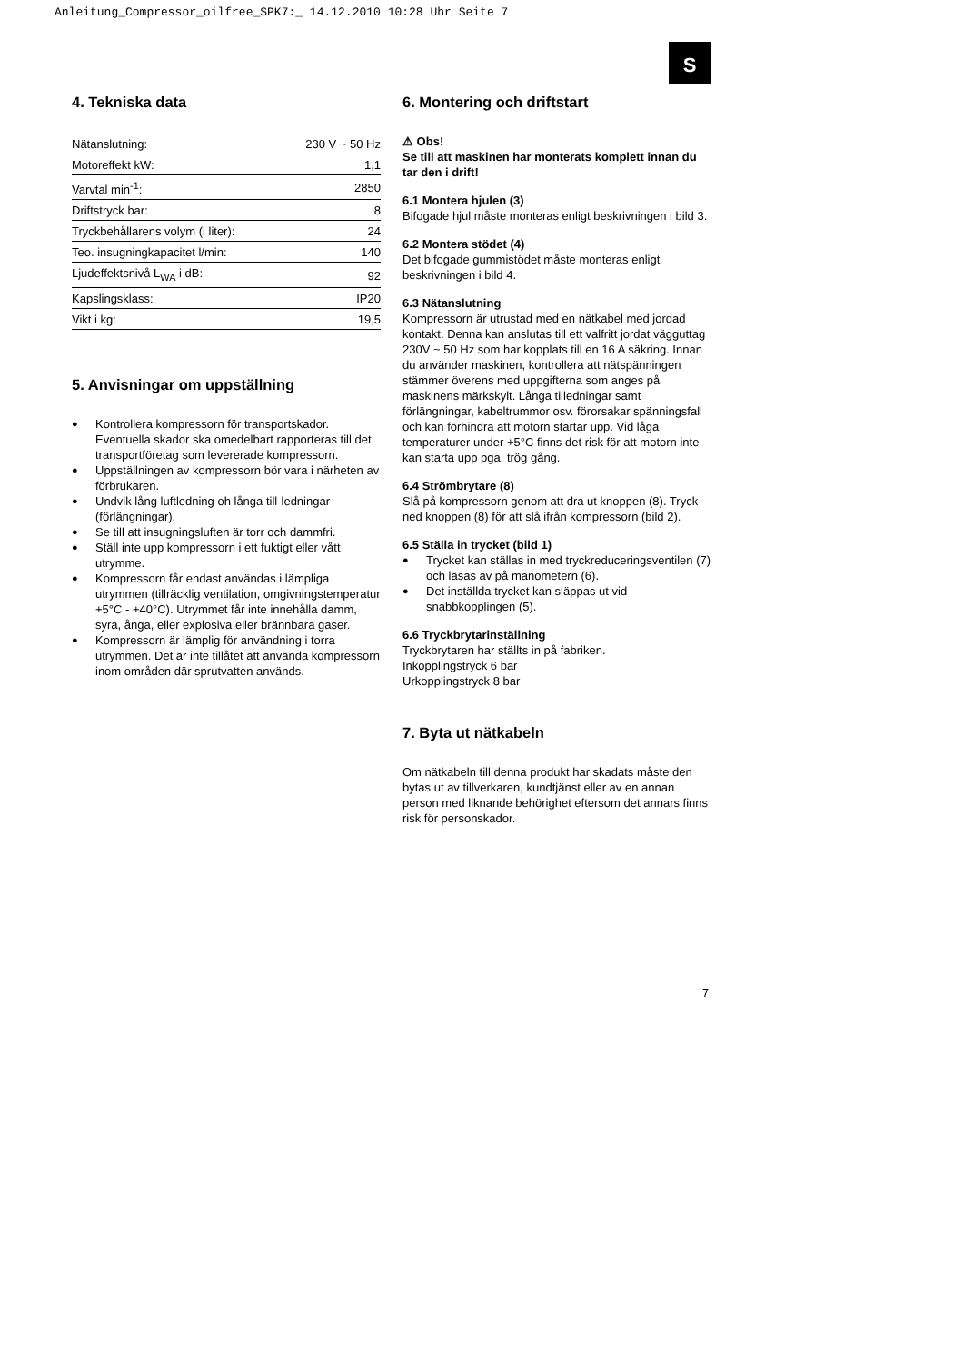Anleitung_Compressor_oilfree_SPK7:_ 14.12.2010 10:28 Uhr Seite 7
S
4. Tekniska data
| Nätanslutning: | 230 V ~ 50 Hz |
| Motoreffekt kW: | 1,1 |
| Varvtal min<sup>-1</sup>: | 2850 |
| Driftstryck bar: | 8 |
| Tryckbehållarens volym (i liter): | 24 |
| Teo. insugningkapacitet l/min: | 140 |
| Ljudeffektsnivå L<sub>WA</sub> i dB: | 92 |
| Kapslingsklass: | IP20 |
| Vikt i kg: | 19,5 |
5. Anvisningar om uppställning
● Kontrollera kompressorn för transportskador. Eventuella skador ska omedelbart rapporteras till det transportföretag som levererade kompressorn.
● Uppställningen av kompressorn bör vara i närheten av förbrukaren.
● Undvik lång luftledning oh långa till-ledningar (förlängningar).
● Se till att insugningsluften är torr och dammfri.
● Ställ inte upp kompressorn i ett fuktigt eller vått utrymme.
● Kompressorn får endast användas i lämpliga utrymmen (tillräcklig ventilation, omgivningstemperatur +5°C - +40°C). Utrymmet får inte innehålla damm, syra, ånga, eller explosiva eller brännbara gaser.
● Kompressorn är lämplig för användning i torra utrymmen. Det är inte tillåtet att använda kompressorn inom områden där sprutvatten används.
6. Montering och driftstart
⚠ Obs!
Se till att maskinen har monterats komplett innan du tar den i drift!
6.1 Montera hjulen (3)
Bifogade hjul måste monteras enligt beskrivningen i bild 3.
6.2 Montera stödet (4)
Det bifogade gummistödet måste monteras enligt beskrivningen i bild 4.
6.3 Nätanslutning
Kompressorn är utrustad med en nätkabel med jordad kontakt. Denna kan anslutas till ett valfritt jordat vägguttag 230V ~ 50 Hz som har kopplats till en 16 A säkring. Innan du använder maskinen, kontrollera att nätspänningen stämmer överens med uppgifterna som anges på maskinens märkskylt. Långa tilledningar samt förlängningar, kabeltrummor osv. förorsakar spänningsfall och kan förhindra att motorn startar upp. Vid låga temperaturer under +5°C finns det risk för att motorn inte kan starta upp pga. trög gång.
6.4 Strömbrytare (8)
Slå på kompressorn genom att dra ut knoppen (8). Tryck ned knoppen (8) för att slå ifrån kompressorn (bild 2).
6.5 Ställa in trycket (bild 1)
● Trycket kan ställas in med tryckreduceringsventilen (7) och läsas av på manometern (6).
● Det inställda trycket kan släppas ut vid snabbkopplingen (5).
6.6 Tryckbrytarinställning
Tryckbrytaren har ställts in på fabriken.
Inkopplingstryck 6 bar
Urkopplingstryck 8 bar
7. Byta ut nätkabeln
Om nätkabeln till denna produkt har skadats måste den bytas ut av tillverkaren, kundtjänst eller av en annan person med liknande behörighet eftersom det annars finns risk för personskador.
7